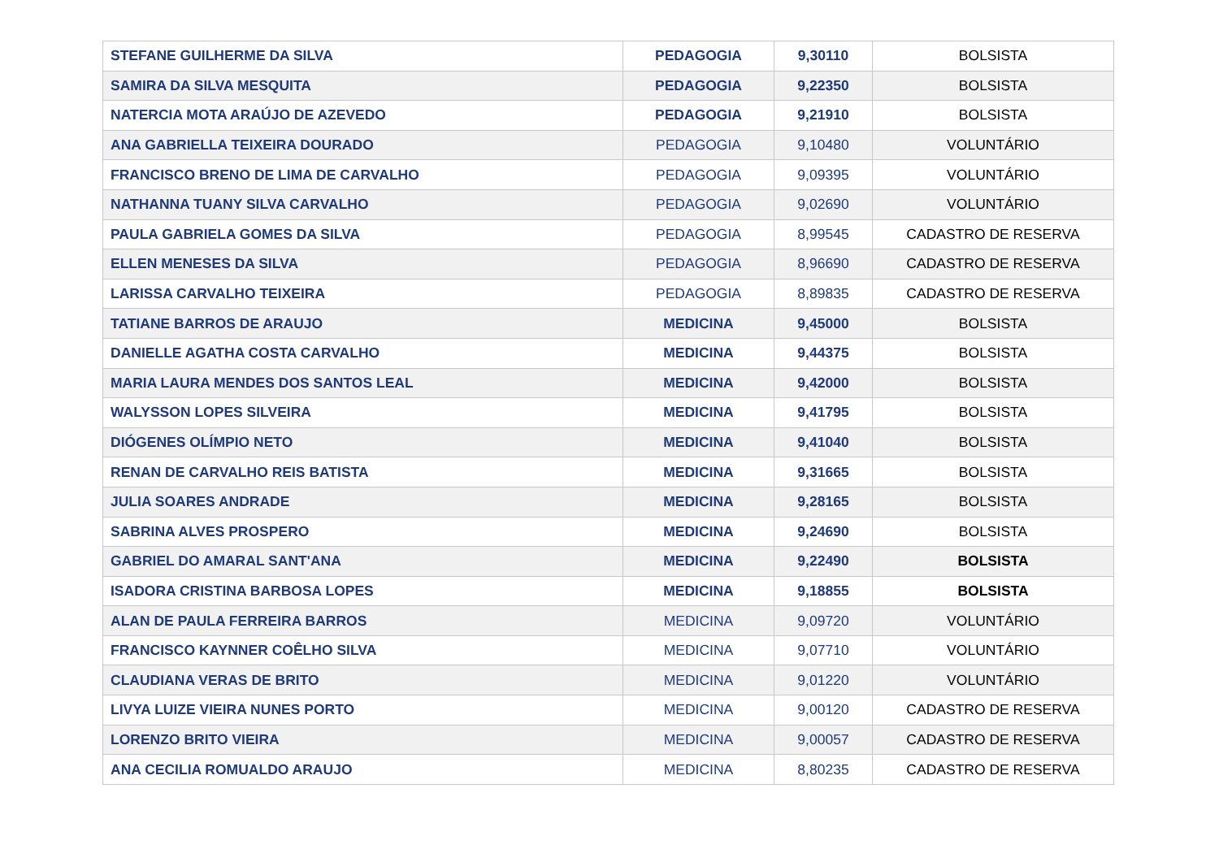| STEFANE GUILHERME DA SILVA | PEDAGOGIA | 9,30110 | BOLSISTA |
| SAMIRA DA SILVA MESQUITA | PEDAGOGIA | 9,22350 | BOLSISTA |
| NATERCIA MOTA ARAÚJO DE AZEVEDO | PEDAGOGIA | 9,21910 | BOLSISTA |
| ANA GABRIELLA TEIXEIRA DOURADO | PEDAGOGIA | 9,10480 | VOLUNTÁRIO |
| FRANCISCO BRENO DE LIMA DE CARVALHO | PEDAGOGIA | 9,09395 | VOLUNTÁRIO |
| NATHANNA TUANY SILVA CARVALHO | PEDAGOGIA | 9,02690 | VOLUNTÁRIO |
| PAULA GABRIELA GOMES DA SILVA | PEDAGOGIA | 8,99545 | CADASTRO DE RESERVA |
| ELLEN MENESES DA SILVA | PEDAGOGIA | 8,96690 | CADASTRO DE RESERVA |
| LARISSA CARVALHO TEIXEIRA | PEDAGOGIA | 8,89835 | CADASTRO DE RESERVA |
| TATIANE BARROS DE ARAUJO | MEDICINA | 9,45000 | BOLSISTA |
| DANIELLE AGATHA COSTA CARVALHO | MEDICINA | 9,44375 | BOLSISTA |
| MARIA LAURA MENDES DOS SANTOS LEAL | MEDICINA | 9,42000 | BOLSISTA |
| WALYSSON LOPES SILVEIRA | MEDICINA | 9,41795 | BOLSISTA |
| DIÓGENES OLÍMPIO NETO | MEDICINA | 9,41040 | BOLSISTA |
| RENAN DE CARVALHO REIS BATISTA | MEDICINA | 9,31665 | BOLSISTA |
| JULIA SOARES ANDRADE | MEDICINA | 9,28165 | BOLSISTA |
| SABRINA ALVES PROSPERO | MEDICINA | 9,24690 | BOLSISTA |
| GABRIEL DO AMARAL SANT'ANA | MEDICINA | 9,22490 | BOLSISTA |
| ISADORA CRISTINA BARBOSA LOPES | MEDICINA | 9,18855 | BOLSISTA |
| ALAN DE PAULA FERREIRA BARROS | MEDICINA | 9,09720 | VOLUNTÁRIO |
| FRANCISCO KAYNNER COÊLHO SILVA | MEDICINA | 9,07710 | VOLUNTÁRIO |
| CLAUDIANA VERAS DE BRITO | MEDICINA | 9,01220 | VOLUNTÁRIO |
| LIVYA LUIZE VIEIRA NUNES PORTO | MEDICINA | 9,00120 | CADASTRO DE RESERVA |
| LORENZO BRITO VIEIRA | MEDICINA | 9,00057 | CADASTRO DE RESERVA |
| ANA CECILIA ROMUALDO ARAUJO | MEDICINA | 8,80235 | CADASTRO DE RESERVA |